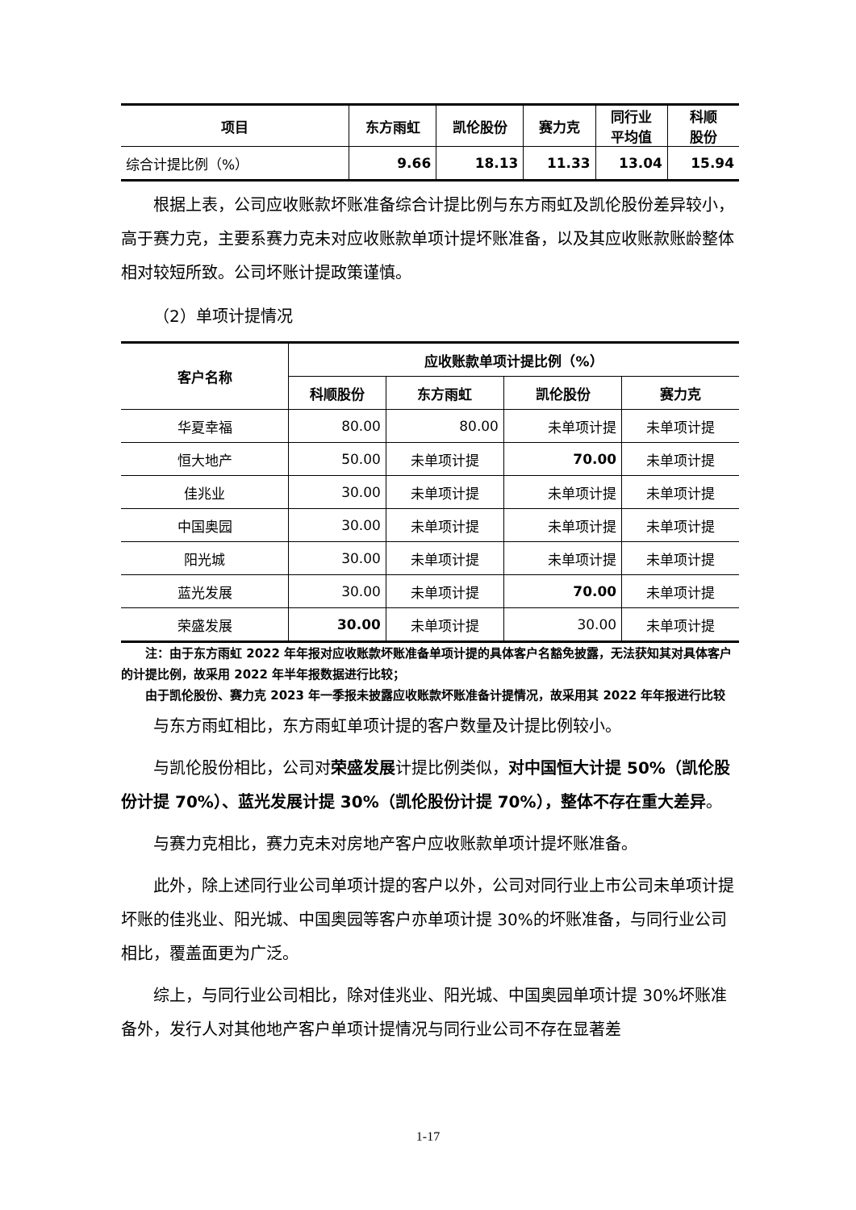| 项目 | 东方雨虹 | 凯伦股份 | 赛力克 | 同行业 平均值 | 科顺 股份 |
| --- | --- | --- | --- | --- | --- |
| 综合计提比例（%） | 9.66 | 18.13 | 11.33 | 13.04 | 15.94 |
根据上表，公司应收账款坏账准备综合计提比例与东方雨虹及凯伦股份差异较小，高于赛力克，主要系赛力克未对应收账款单项计提坏账准备，以及其应收账款账龄整体相对较短所致。公司坏账计提政策谨慎。
（2）单项计提情况
| 客户名称 | 应收账款单项计提比例（%） | | | |
| --- | --- | --- | --- | --- |
| | 科顺股份 | 东方雨虹 | 凯伦股份 | 赛力克 |
| 华夏幸福 | 80.00 | 80.00 | 未单项计提 | 未单项计提 |
| 恒大地产 | 50.00 | 未单项计提 | 70.00 | 未单项计提 |
| 佳兆业 | 30.00 | 未单项计提 | 未单项计提 | 未单项计提 |
| 中国奥园 | 30.00 | 未单项计提 | 未单项计提 | 未单项计提 |
| 阳光城 | 30.00 | 未单项计提 | 未单项计提 | 未单项计提 |
| 蓝光发展 | 30.00 | 未单项计提 | 70.00 | 未单项计提 |
| 荣盛发展 | 30.00 | 未单项计提 | 30.00 | 未单项计提 |
注：由于东方雨虹 2022 年年报对应收账款坏账准备单项计提的具体客户名豁免披露，无法获知其对具体客户的计提比例，故采用 2022 年半年报数据进行比较；
由于凯伦股份、赛力克 2023 年一季报未披露应收账款坏账准备计提情况，故采用其 2022 年年报进行比较
与东方雨虹相比，东方雨虹单项计提的客户数量及计提比例较小。
与凯伦股份相比，公司对荣盛发展计提比例类似，对中国恒大计提 50%（凯伦股份计提 70%）、蓝光发展计提 30%（凯伦股份计提 70%），整体不存在重大差异。
与赛力克相比，赛力克未对房地产客户应收账款单项计提坏账准备。
此外，除上述同行业公司单项计提的客户以外，公司对同行业上市公司未单项计提坏账的佳兆业、阳光城、中国奥园等客户亦单项计提 30%的坏账准备，与同行业公司相比，覆盖面更为广泛。
综上，与同行业公司相比，除对佳兆业、阳光城、中国奥园单项计提 30%坏账准备外，发行人对其他地产客户单项计提情况与同行业公司不存在显著差
1-17